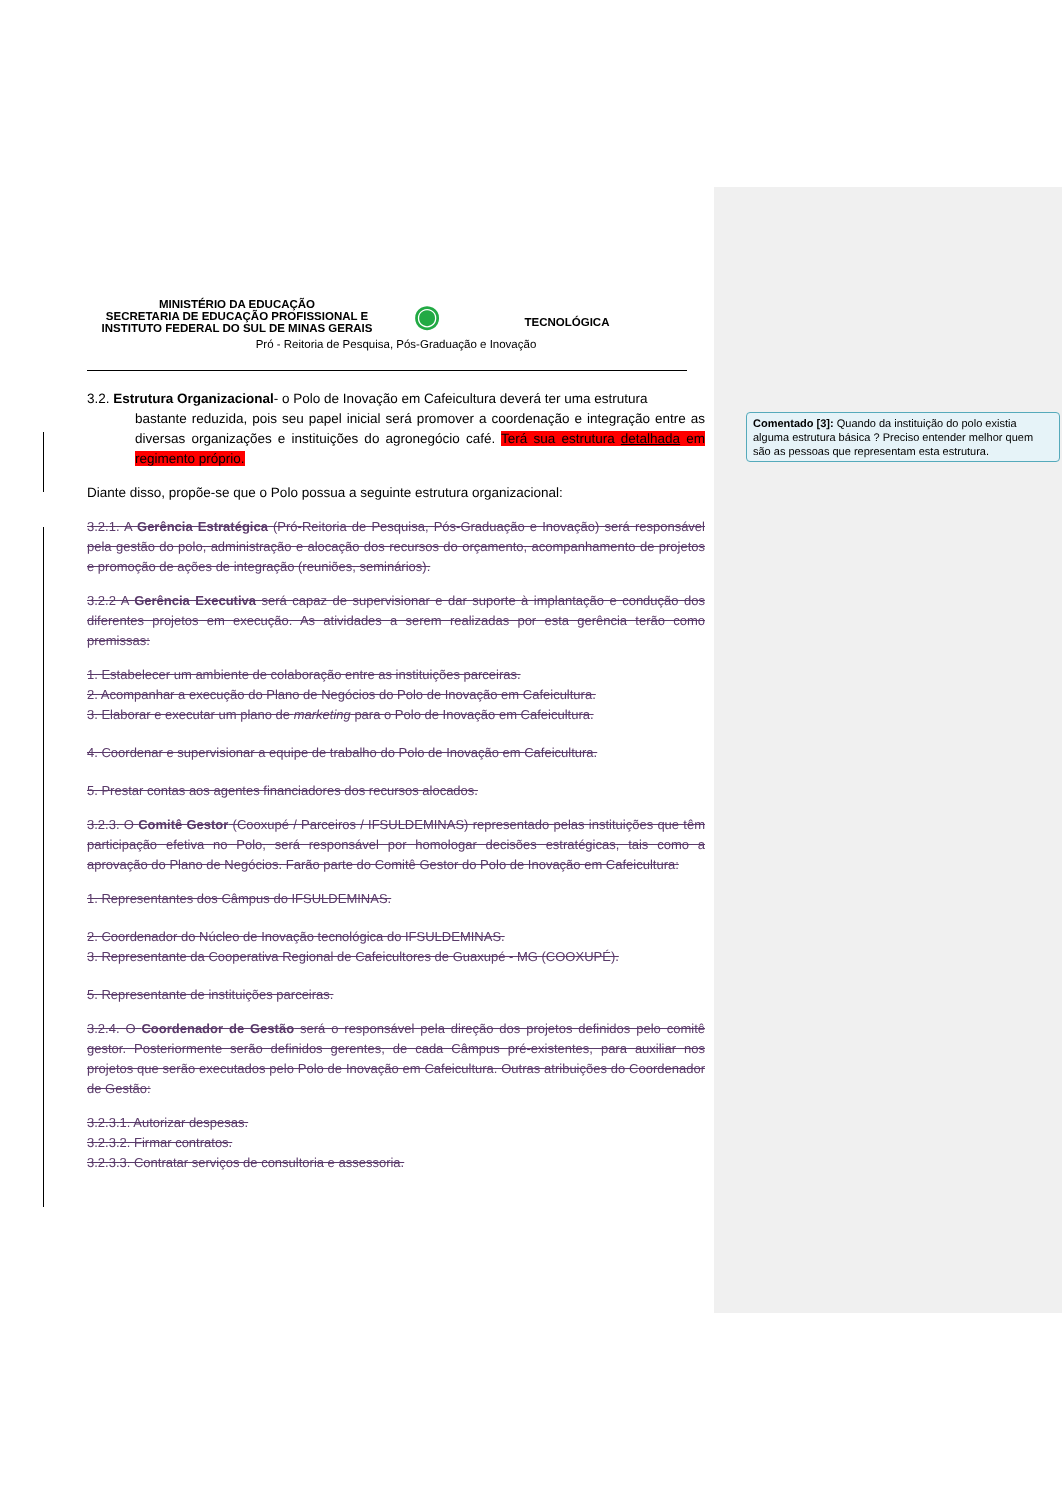Comentado [3]: Quando da instituição do polo existia alguma estrutura básica ? Preciso entender melhor quem são as pessoas que representam esta estrutura.
MINISTÉRIO DA EDUCAÇÃO
SECRETARIA DE EDUCAÇÃO PROFISSIONAL E
INSTITUTO FEDERAL DO SUL DE MINAS GERAIS
◉
TECNOLÓGICA
Pró - Reitoria de Pesquisa, Pós-Graduação e Inovação
3.2. Estrutura Organizacional- o Polo de Inovação em Cafeicultura deverá ter uma estrutura
bastante reduzida, pois seu papel inicial será promover a coordenação e integração entre as diversas organizações e instituições do agronegócio café. Terá sua estrutura detalhada em regimento próprio.
Diante disso, propõe-se que o Polo possua a seguinte estrutura organizacional:
3.2.1. A Gerência Estratégica (Pró-Reitoria de Pesquisa, Pós-Graduação e Inovação) será responsável pela gestão do polo, administração e alocação dos recursos do orçamento, acompanhamento de projetos e promoção de ações de integração (reuniões, seminários).
3.2.2 A Gerência Executiva será capaz de supervisionar e dar suporte à implantação e condução dos diferentes projetos em execução. As atividades a serem realizadas por esta gerência terão como premissas:
1. Estabelecer um ambiente de colaboração entre as instituições parceiras.
2. Acompanhar a execução do Plano de Negócios do Polo de Inovação em Cafeicultura.
3. Elaborar e executar um plano de marketing para o Polo de Inovação em Cafeicultura.
4. Coordenar e supervisionar a equipe de trabalho do Polo de Inovação em Cafeicultura.
5. Prestar contas aos agentes financiadores dos recursos alocados.
3.2.3. O Comitê Gestor (Cooxupé / Parceiros / IFSULDEMINAS) representado pelas instituições que têm participação efetiva no Polo, será responsável por homologar decisões estratégicas, tais como a aprovação do Plano de Negócios. Farão parte do Comitê Gestor do Polo de Inovação em Cafeicultura:
1. Representantes dos Câmpus do IFSULDEMINAS.
2. Coordenador do Núcleo de Inovação tecnológica do IFSULDEMINAS.
3. Representante da Cooperativa Regional de Cafeicultores de Guaxupé - MG (COOXUPÉ).
5. Representante de instituições parceiras.
3.2.4. O Coordenador de Gestão será o responsável pela direção dos projetos definidos pelo comitê gestor. Posteriormente serão definidos gerentes, de cada Câmpus pré-existentes, para auxiliar nos projetos que serão executados pelo Polo de Inovação em Cafeicultura. Outras atribuições do Coordenador de Gestão:
3.2.3.1. Autorizar despesas.
3.2.3.2. Firmar contratos.
3.2.3.3. Contratar serviços de consultoria e assessoria.